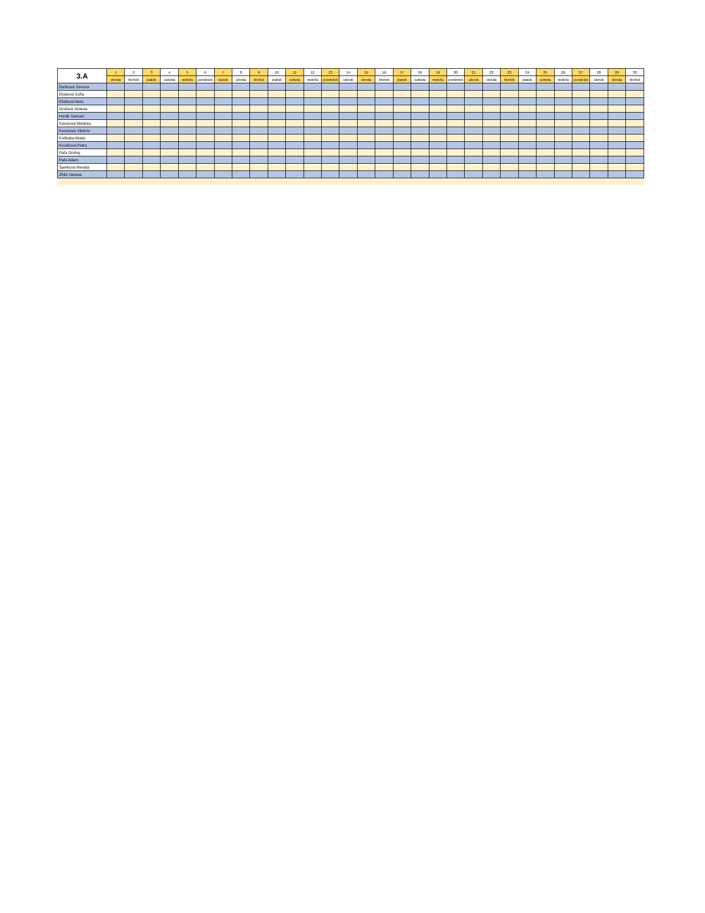| 3.A | 1 | 2 | 3 | 4 | 5 | 6 | 7 | 8 | 9 | 10 | 11 | 12 | 13 | 14 | 15 | 16 | 17 | 18 | 19 | 20 | 21 | 22 | 23 | 24 | 25 | 26 | 27 | 28 | 29 | 30 |
| --- | --- | --- | --- | --- | --- | --- | --- | --- | --- | --- | --- | --- | --- | --- | --- | --- | --- | --- | --- | --- | --- | --- | --- | --- | --- | --- | --- | --- | --- | --- |
| | streda | štvrtok | piatok | sobota | nedeľa | pondelok | utorok | streda | štvrtok | piatok | sobota | nedeľa | pondelok | utorok | streda | štvrtok | piatok | sobota | nedeľa | pondelok | utorok | streda | štvrtok | piatok | sobota | nedeľa | pondelok | utorok | streda | štvrtok |
| Daňková Simona | | | | | | | | | | | | | | | | | | | | | | | | | | | | | | |
| Eliašová Sofia | | | | | | | | | | | | | | | | | | | | | | | | | | | | | | |
| Eliašová Nela | | | | | | | | | | | | | | | | | | | | | | | | | | | | | | |
| Gruľová Vanesa | | | | | | | | | | | | | | | | | | | | | | | | | | | | | | |
| Horák Samuel | | | | | | | | | | | | | | | | | | | | | | | | | | | | | | |
| Kavúrová Melánia | | | | | | | | | | | | | | | | | | | | | | | | | | | | | | |
| Kavúrová Viktória | | | | | | | | | | | | | | | | | | | | | | | | | | | | | | |
| Kolibaba Matej | | | | | | | | | | | | | | | | | | | | | | | | | | | | | | |
| Kováčová Petra | | | | | | | | | | | | | | | | | | | | | | | | | | | | | | |
| Paľa Ondrej | | | | | | | | | | | | | | | | | | | | | | | | | | | | | | |
| Paľa Adam | | | | | | | | | | | | | | | | | | | | | | | | | | | | | | |
| Šamková Renáta | | | | | | | | | | | | | | | | | | | | | | | | | | | | | | |
| Zbilá Vanesa | | | | | | | | | | | | | | | | | | | | | | | | | | | | | | |